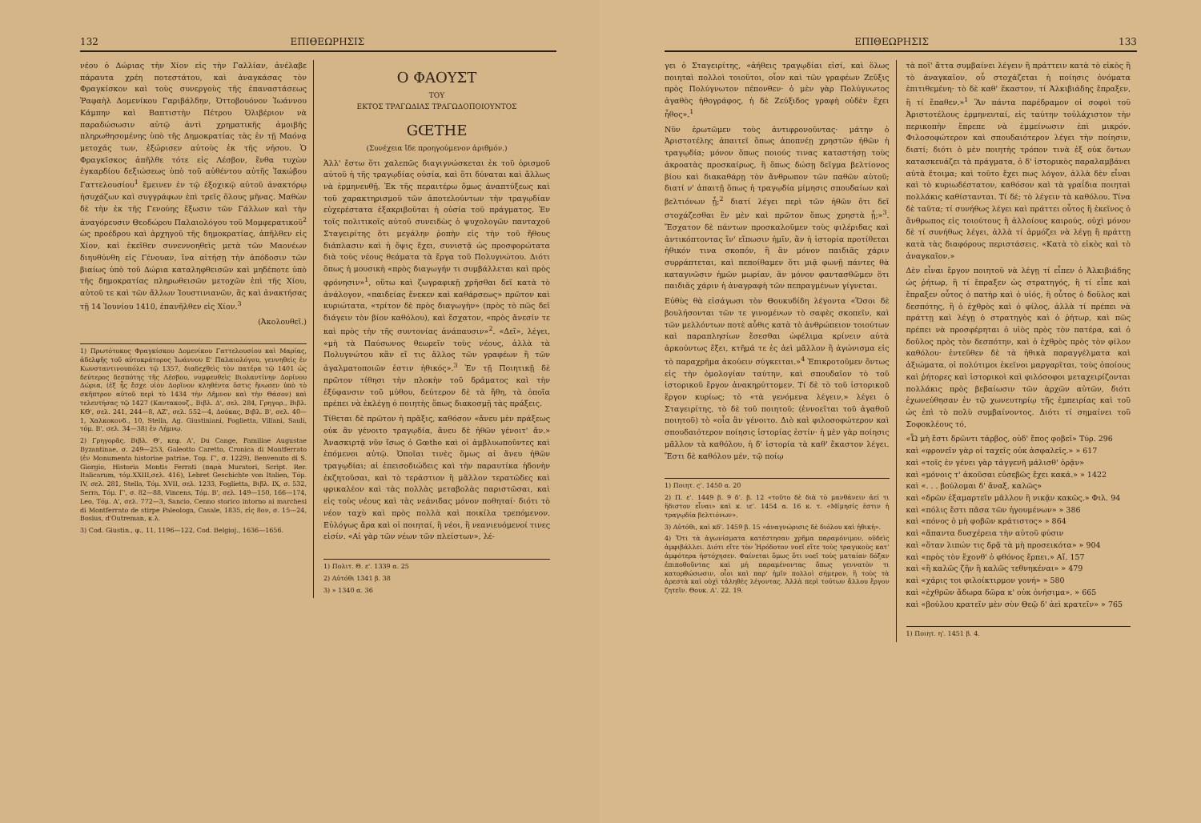132 ΕΠΙΘΕΩΡΗΣΙΣ
νέου ὁ Δώριας τὴν Χίον εἰς τὴν Γαλλίαν, ἀνέλαβε πάραυτα χρέη ποτεστάτου, καὶ ἀναγκάσας τὸν Φραγκίσκον καὶ τοὺς συνεργοὺς τῆς ἐπαναστάσεως Ῥαφαὴλ Δομενίκου Γαριβάλδην, Ὀττοβουόνον Ἰωάννου Κάμπην καὶ Βαπτιστὴν Πέτρου Ὀλιβέριον νὰ παραδώσωσιν αὐτῷ ἀντὶ χρηματικῆς ἀμοιβῆς πληρωθησομένης ὑπὸ τῆς Δημοκρατίας τὰς ἐν τῇ Μαόνᾳ μετοχάς των, ἐξώρισεν αὐτοὺς ἐκ τῆς νήσου. Ὁ Φραγκῖσκος ἀπῆλθε τότε εἰς Λέσβον, ἔνθα τυχὼν ἐγκαρδίου δεξιώσεως ὑπὸ τοῦ αὐθέντου αὐτῆς Ἰακώβου Γαττελουσίου<sup>1</sup> ἔμεινεν ἐν τῷ ἐξοχικῷ αὐτοῦ ἀνακτόρῳ ἡσυχάζων καὶ συγγράφων ἐπὶ τρεῖς ὅλους μῆνας. Μαθὼν δὲ τὴν ἐκ τῆς Γενούης ἔξωσιν τῶν Γάλλων καὶ τὴν ἀναγόρευσιν Θεοδώρου Παλαιολόγου τοῦ Μομφερατικοῦ<sup>2</sup> ὡς προέδρου καὶ ἀρχηγοῦ τῆς δημοκρατίας, ἀπῆλθεν εἰς Χίον, καὶ ἐκεῖθεν συνεννοηθεὶς μετὰ τῶν Μαονέων διηυθύνθη εἰς Γένουαν, ἵνα αἰτήσῃ τὴν ἀπόδοσιν τῶν βιαίως ὑπὸ τοῦ Δώρια καταληφθεισῶν καὶ μηδέποτε ὑπὸ τῆς δημοκρατίας πληρωθεισῶν μετοχῶν ἐπὶ τῆς Χίου, αὐτοῦ τε καὶ τῶν ἄλλων Ἰουστινιανῶν, ἃς καὶ ἀνακτήσας τῇ 14 Ἰουνίου 1410, ἐπανῆλθεν εἰς Χίον.<sup>3</sup>
(Ἀκολουθεῖ.)
1) Πρωτότοκος Φραγκίσκου Δομενίκου Γαττελουσίου καὶ Μαρίας, ἀδελφῆς τοῦ αὐτοκράτορος Ἰωάννου Ε' Παλαιολόγου, γεννηθεὶς ἐν Κωνσταντινουπόλει τῷ 1357, διαδεχθεὶς τὸν πατέρα τῷ 1401 ὡς δεύτερος δεσπότης τῆς Λέσβου, νυμφευθεὶς Βιολαντίνην Δορίνου Δώρια, (ἐξ ἧς ἔσχε υἱὸν Δορῖνον κληθέντα ὅστις ἤνωσεν ὑπὸ τὸ σκῆπτρον αὐτοῦ περὶ τὸ 1434 τὴν Λῆμνον καὶ τὴν Θάσον) καὶ τελευτήσας τῷ 1427 (Καντακουζ., Βιβλ. Δ', σελ. 284, Γρηγορ., Βιβλ. ΚΘ', σελ. 241, 244—8, ΑΖ', σελ. 552—4, Δούκας, Βιβλ. Β', σελ. 40—1, Χαλκοκονδ., 10, Stella, Ag. Giustiniani, Foglietta, Villani, Sauli, τόμ. Β', σελ. 34—38) ἐν Λήμνῳ.
2) Γρηγορᾶς. Βιβλ. Θ', κεφ. Α', Du Cange, Familiae Augustae Byzantinae, σ. 249—253, Galeotto Caretto, Cronica di Montferrato (ἐν Monumenta historiae patriae, Τομ. Γ', σ. 1229), Benvenuto di S. Giorgio, Historia Montis Ferrati (παρὰ Muratori, Script. Rer. Italicarum, τόμ.XXIII,σελ. 416), Lebret Geschichte von Italien, Τόμ. IV, σελ. 281, Stella, Τόμ. XVII, σελ. 1233, Foglietta, Βιβλ. IX, σ. 532, Serra, Τόμ. Γ', σ. 82—88, Vincens, Τόμ. Β', σελ. 149—150, 166—174, Leo, Τόμ. Α', σελ. 772—3, Sancio, Cenno storico intorno ai marchesi di Montferrato de stirpe Paleologa, Casale, 1835, εἰς 8ον, σ. 15—24, Bosius, d'Outreman, κ.λ.
3) Cod. Giustin., φ., 11, 1196—122, Cod. Belgioj., 1636—1656.
Ο ΦΑΟΥΣΤ
ΤΟΥ
ΕΚΤΟΣ ΤΡΑΓΩΔΙΑΣ ΤΡΑΓΩΔΟΠΟΙΟΥΝΤΟΣ
GŒTHE
(Συνέχεια ἴδε προηγούμενον ἀριθμόν.)
Ἀλλ' ἔστω ὅτι χαλεπῶς διαγιγνώσκεται ἐκ τοῦ ὁρισμοῦ αὐτοῦ ἡ τῆς τραγῳδίας οὐσία, καὶ ὅτι δύναται καὶ ἄλλως νὰ ἑρμηνευθῇ. Ἐκ τῆς περαιτέρω ὅμως ἀναπτύξεως καὶ τοῦ χαρακτηρισμοῦ τῶν ἀποτελούντων τὴν τραγῳδίαν εὐχερέστατα ἐξακριβοῦται ἡ οὐσία τοῦ πράγματος. Ἐν τοῖς πολιτικοῖς αὐτοῦ συνειδὼς ὁ ψυχολογῶν πανταχοῦ Σταγειρίτης ὅτι μεγάλην ῥοπὴν εἰς τὴν τοῦ ἤθους διάπλασιν καὶ ἡ ὄψις ἔχει, συνιστᾷ ὡς προσφορώτατα διὰ τοὺς νέους θεάματα τὰ ἔργα τοῦ Πολυγνώτου. Διότι ὅπως ἡ μουσικὴ «πρὸς διαγωγήν τι συμβάλλεται καὶ πρὸς φρόνησιν»<sup>1</sup>, οὕτω καὶ ζωγραφικῇ χρῆσθαι δεῖ κατὰ τὸ ἀνάλογον, «παιδείας ἕνεκεν καὶ καθάρσεως» πρῶτον καὶ κυριώτατα, «τρίτον δὲ πρὸς διαγωγὴν» (πρὸς τὸ πῶς δεῖ διάγειν τὸν βίον καθόλου), καὶ ἔσχατον, «πρὸς ἄνεσίν τε καὶ πρὸς τὴν τῆς συντονίας ἀνάπαυσιν»<sup>2</sup>. «Δεῖ», λέγει, «μὴ τὰ Παύσωνος θεωρεῖν τοὺς νέους, ἀλλὰ τὰ Πολυγνώτου κἂν εἴ τις ἄλλος τῶν γραφέων ἢ τῶν ἀγαλματοποιῶν ἐστιν ἠθικός».<sup>3</sup> Ἐν τῇ Ποιητικῇ δὲ πρῶτον τίθησι τὴν πλοκὴν τοῦ δράματος καὶ τὴν ἐξύφανσιν τοῦ μύθου, δεύτερον δὲ τὰ ἤθη, τὰ ὁποῖα πρέπει νὰ ἐκλέγῃ ὁ ποιητὴς ὅπως διακοσμῇ τὰς πράξεις.
Τίθεται δὲ πρῶτον ἡ πρᾶξις, καθόσον «ἄνευ μὲν πράξεως οὐκ ἂν γένοιτο τραγῳδία, ἄνευ δὲ ἠθῶν γένοιτ' ἄν.» Ἀνασκιρτᾷ νῦν ἴσως ὁ Gœthe καὶ οἱ ἀμβλυωποῦντες καὶ ἑπόμενοι αὐτῷ. Ὁποῖαι τινὲς ὅμως αἱ ἄνευ ἠθῶν τραγῳδίαι; αἱ ἐπεισοδιώδεις καὶ τὴν παραυτίκα ἡδονὴν ἐκζητοῦσαι, καὶ τὸ τεράστιον ἢ μᾶλλον τερατῶδες καὶ φρικαλέον καὶ τὰς πολλὰς μεταβολὰς παριστῶσαι, καὶ εἰς τοὺς νέους καὶ τὰς νεάνιδας μόνον ποθηταί· διότι τὸ νέον ταχὺ καὶ πρὸς πολλὰ καὶ ποικίλα τρεπόμενον. Εὐλόγως ἄρα καὶ οἱ ποιηταί, ἢ νέοι, ἢ νεανιευόμενοί τινες εἰσίν. «Αἱ γὰρ τῶν νέων τῶν πλείστων», λέ-
1) Πολιτ. Θ. ε'. 1339 α. 25
2) Αὐτόθι 1341 β. 38
3) » 1340 α. 36
ΕΠΙΘΕΩΡΗΣΙΣ 133
γει ὁ Σταγειρίτης, «ἀήθεις τραγῳδίαι εἰσί, καὶ ὅλως ποιηταὶ πολλοὶ τοιοῦτοι, οἷον καὶ τῶν γραφέων Ζεῦξις πρὸς Πολύγνωτον πέπονθεν· ὁ μὲν γὰρ Πολύγνωτος ἀγαθὸς ἠθογράφος, ἡ δὲ Ζεύξιδος γραφὴ οὐδὲν ἔχει ἦθος».<sup>1</sup>
Νῦν ἐρωτῶμεν τοὺς ἀντιφρονοῦντας· μάτην ὁ Ἀριστοτέλης ἀπαιτεῖ ὅπως ἀποπνέῃ χρηστῶν ἠθῶν ἡ τραγῳδία; μόνον ὅπως ποιούς τινας καταστήσῃ τοὺς ἀκροατὰς προσκαίρως, ἢ ὅπως δώσῃ δεῖγμα βελτίονος βίου καὶ διακαθάρῃ τὸν ἄνθρωπον τῶν παθῶν αὐτοῦ; διατί ν' ἀπαιτῇ ὅπως ἡ τραγῳδία μίμησις σπουδαίων καὶ βελτιόνων ᾖ;<sup>2</sup> διατί λέγει περὶ τῶν ἠθῶν ὅτι δεῖ στοχάζεσθαι ἓν μὲν καὶ πρῶτον ὅπως χρηστὰ ᾖ;»<sup>3</sup>. Ἔσχατον δὲ πάντων προσκαλοῦμεν τοὺς φιλέριδας καὶ ἀντικόπτοντας ἵν' εἴπωσιν ἡμῖν, ἂν ἡ ἱστορία προτίθεται ἠθικόν τινα σκοπόν, ἢ ἂν μόνον παιδιᾶς χάριν συρράπτεται, καὶ πεποίθαμεν ὅτι μιᾷ φωνῇ πάντες θὰ καταγνῶσιν ἡμῶν μωρίαν, ἂν μόνον φαντασθῶμεν ὅτι παιδιᾶς χάριν ἡ ἀναγραφὴ τῶν πεπραγμένων γίγνεται.
Εὐθὺς θὰ εἰσάγωσι τὸν Θουκυδίδη λέγοντα «Ὅσοι δὲ βουλήσονται τῶν τε γινομένων τὸ σαφὲς σκοπεῖν, καὶ τῶν μελλόντων ποτὲ αὖθις κατὰ τὸ ἀνθρώπειον τοιούτων καὶ παραπλησίων ἔσεσθαι ὠφέλιμα κρίνειν αὐτὰ ἀρκούντως ἕξει, κτῆμά τε ἐς ἀεὶ μᾶλλον ἢ ἀγώνισμα εἰς τὸ παραχρῆμα ἀκούειν σύγκειται.»<sup>4</sup> Ἐπικροτοῦμεν ὄντως εἰς τὴν ὁμολογίαν ταύτην, καὶ σπουδαῖον τὸ τοῦ ἱστορικοῦ ἔργον ἀνακηρύττομεν. Τί δὲ τὸ τοῦ ἱστορικοῦ ἔργον κυρίως; τὸ «τὰ γενόμενα λέγειν,» λέγει ὁ Σταγειρίτης, τὸ δὲ τοῦ ποιητοῦ; (ἐννοεῖται τοῦ ἀγαθοῦ ποιητοῦ) τὸ «οἷα ἂν γένοιτο. Διὸ καὶ φιλοσοφώτερον καὶ σπουδαιότερον ποίησις ἱστορίας ἐστίν· ἡ μὲν γὰρ ποίησις μᾶλλον τὰ καθόλου, ἡ δ' ἱστορία τὰ καθ' ἕκαστον λέγει. Ἔστι δὲ καθόλου μέν, τῷ ποίῳ
1) Ποιητ. ς'. 1450 α. 20
2) Π. ε'. 1449 β. 9 δ'. β. 12 «τοῦτο δὲ διὰ τὸ μανθάνειν ἀεί τι ἥδιστον εἶναι» καὶ κ. ιε'. 1454 α. 16 κ. τ. «Μίμησίς ἐστιν ἡ τραγῳδία βελτιόνων».
3) Αὐτόθι, καὶ κδ'. 1459 β. 15 «ἀναγνώρισις δὲ διόλου καὶ ἠθική».
4) Ὅτι τὰ ἀγωνίσματα κατέστησαν χρῆμα παραμόνιμον, οὐδεὶς ἀμφιβάλλει. Διότι εἴτε τὸν Ἡρόδοτον νοεῖ εἴτε τοὺς τραγικοὺς κατ' ἀμφότερα ἠστόχησεν. Φαίνεται ὅμως ὅτι νοεῖ τοὺς ματαίαν δόξαν ἐπιποθοῦντας καὶ μὴ παραμένοντας ὅπως γεννατὸν τι κατορθώσωσιν, οἷοι καὶ παρ' ἡμῖν πολλοὶ σήμερον, ἢ τοὺς τὰ ἀρεστὰ καὶ οὐχὶ τἀληθὲς λέγοντας. Ἀλλὰ περὶ τούτων ἄλλου ἔργον ζητεῖν. Θουκ. Α'. 22. 19.
τὰ ποῖ' ἄττα συμβαίνει λέγειν ἢ πράττειν κατὰ τὸ εἰκὸς ἢ τὸ ἀναγκαῖον, οὗ στοχάζεται ἡ ποίησις ὀνόματα ἐπιτιθεμένη· τὸ δὲ καθ' ἕκαστον, τί Ἀλκιβιάδης ἔπραξεν, ἢ τί ἔπαθεν.»<sup>1</sup> Ἂν πάντα παρέδραμον οἱ σοφοὶ τοῦ Ἀριστοτέλους ἑρμηνευταί, εἰς ταύτην τοὐλάχιστον τὴν περικοπὴν ἔπρεπε νὰ ἐμμείνωσιν ἐπὶ μικρόν. Φιλοσοφώτερον καὶ σπουδαιότερον λέγει τὴν ποίησιν, διατί; διότι ὁ μὲν ποιητὴς τρόπον τινὰ ἐξ οὐκ ὄντων κατασκευάζει τὰ πράγματα, ὁ δ' ἱστορικὸς παραλαμβάνει αὐτὰ ἕτοιμα; καὶ τοῦτο ἔχει πως λόγον, ἀλλὰ δὲν εἶναι καὶ τὸ κυριωδέστατον, καθόσον καὶ τὰ γραΐδια ποιηταὶ πολλάκις καθίστανται. Τί δέ; τὸ λέγειν τὰ καθόλου. Τίνα δὲ ταῦτα; τί συνήθως λέγει καὶ πράττει οὗτος ἢ ἐκεῖνος ὁ ἄνθρωπος εἰς τοιούτους ἢ ἀλλοίους καιρούς, οὐχὶ μόνον δὲ τί συνήθως λέγει, ἀλλὰ τί ἁρμόζει νὰ λέγῃ ἢ πράττῃ κατὰ τὰς διαφόρους περιστάσεις. «Κατὰ τὸ εἰκὸς καὶ τὸ ἀναγκαῖον.»
Δὲν εἶναι ἔργον ποιητοῦ νὰ λέγῃ τί εἶπεν ὁ Ἀλκιβιάδης ὡς ῥήτωρ, ἢ τί ἔπραξεν ὡς στρατηγός, ἢ τί εἶπε καὶ ἔπραξεν οὗτος ὁ πατὴρ καὶ ὁ υἱός, ἢ οὗτος ὁ δοῦλος καὶ δεσπότης, ἢ ὁ ἐχθρὸς καὶ ὁ φίλος, ἀλλὰ τί πρέπει νὰ πράττῃ καὶ λέγῃ ὁ στρατηγὸς καὶ ὁ ῥήτωρ, καὶ πῶς πρέπει νὰ προσφέρηται ὁ υἱὸς πρὸς τὸν πατέρα, καὶ ὁ δοῦλος πρὸς τὸν δεσπότην, καὶ ὁ ἐχθρὸς πρὸς τὸν φίλον καθόλου· ἐντεῦθεν δὲ τὰ ἠθικὰ παραγγέλματα καὶ ἀξιώματα, οἱ πολύτιμοι ἐκεῖνοι μαργαρῖται, τοὺς ὁποίους καὶ ῥήτορες καὶ ἱστορικοὶ καὶ φιλόσοφοι μεταχειρίζονται πολλάκις πρὸς βεβαίωσιν τῶν ἀρχῶν αὐτῶν, διότι ἐχωνεύθησαν ἐν τῷ χωνευτηρίῳ τῆς ἐμπειρίας καὶ τοῦ ὡς ἐπὶ τὸ πολὺ συμβαίνοντος. Διότι τί σημαίνει τοῦ Σοφοκλέους τό,
«Ὦ μὴ ἔστι δρῶντι τάρβος, οὐδ' ἔπος φοβεῖ» Τύρ. 296
καὶ «φρονεῖν γὰρ οἱ ταχεῖς οὐκ ἀσφαλεῖς.» » 617
καὶ «τοῖς ἐν γένει γὰρ τἀγγενῆ μάλισθ' ὁρᾷν»
καὶ «μόνοις τ' ἀκοῦσαι εὐσεβῶς ἔχει κακά.» » 1422
καὶ «. . . βούλομαι δ' ἄναξ, καλῶς»
καὶ «δρῶν ἐξαμαρτεῖν μᾶλλον ἢ νικᾷν κακῶς.» Φιλ. 94
καὶ «πόλις ἔστι πᾶσα τῶν ἡγουμένων» » 386
καὶ «πόνος ὁ μὴ φοβῶν κράτιστος» » 864
καὶ «ἅπαντα δυσχέρεια τὴν αὐτοῦ φύσιν
καὶ «ὅταν λιπών τις δρᾷ τὰ μὴ προσεικότα» » 904
καὶ «πρὸς τὸν ἔχονθ' ὁ φθόνος ἕρπει.» Αἴ. 157
καὶ «ἢ καλῶς ζῆν ἢ καλῶς τεθνηκέναι» » 479
καὶ «χάρις τοι φιλοίκτιρμον γονή» » 580
καὶ «ἐχθρῶν ἄδωρα δῶρα κ' οὐκ ὀνήσιμα». » 665
καὶ «βούλου κρατεῖν μὲν σὺν Θεῷ δ' ἀεὶ κρατεῖν» » 765
1) Ποιητ. η'. 1451 β. 4.